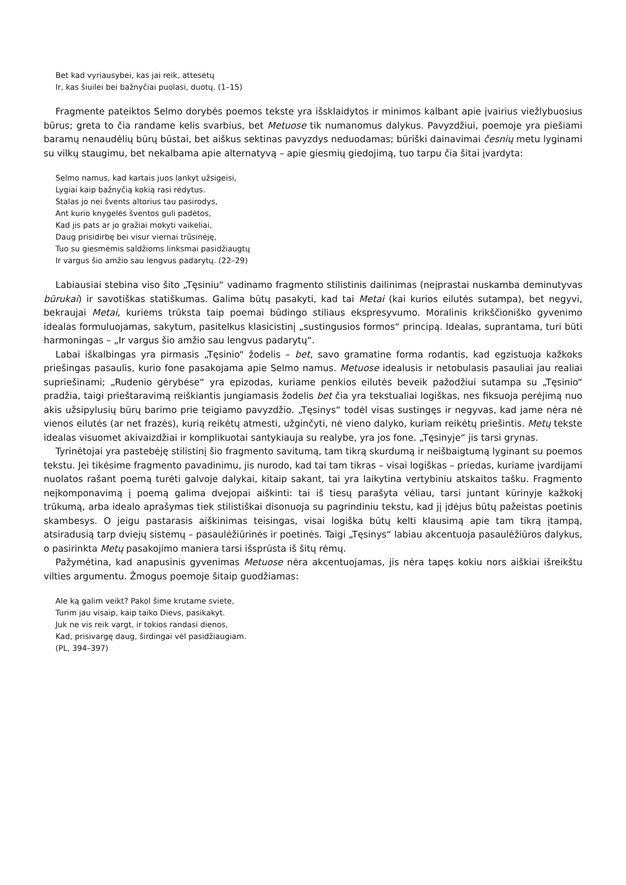Bet kad vyriausybei, kas jai reik, attesėtų
Ir, kas šiuilei bei bažnyčiai puolasi, duotų. (1–15)
Fragmente pateiktos Selmo dorybės poemos tekste yra išsklaidytos ir minimos kalbant apie įvairius viežlybuosius būrus; greta to čia randame kelis svarbius, bet Metuose tik numanomus dalykus. Pavyzdžiui, poemoje yra piešiami baramų nenaudėlių būrų būstai, bet aiškus sektinas pavyzdys neduodamas; būriški dainavimai česnių metu lyginami su vilkų staugimu, bet nekalbama apie alternatyvą – apie giesmių giedojimą, tuo tarpu čia šitai įvardyta:
Selmo namus, kad kartais juos lankyt užsigeisi,
Lygiai kaip bažnyčią kokią rasi rėdytus.
Stalas jo nei švents altorius tau pasirodys,
Ant kurio knygelės šventos guli padėtos,
Kad jis pats ar jo gražiai mokyti vaikeliai,
Daug prisidirbę bei visur viernai trūsinėję,
Tuo su giesmėmis saldžioms linksmai pasidžiaugtų
Ir vargus šio amžio sau lengvus padarytų. (22–29)
Labiausiai stebina viso šito „Tęsiniu“ vadinamo fragmento stilistinis dailinimas (neįprastai nuskamba deminutyvas būrukai) ir savotiškas statiškumas. Galima būtų pasakyti, kad tai Metai (kai kurios eilutės sutampa), bet negyvi, bekraujai Metai, kuriems trūksta taip poemai būdingo stiliaus ekspresyvumo. Moralinis krikščioniško gyvenimo idealas formuluojamas, sakytum, pasitelkus klasicistinį „sustingusios formos“ principą. Idealas, suprantama, turi būti harmoningas – „Ir vargus šio amžio sau lengvus padarytų“.
Labai iškalbingas yra pirmasis „Tęsinio“ žodelis – bet, savo gramatine forma rodantis, kad egzistuoja kažkoks priešingas pasaulis, kurio fone pasakojama apie Selmo namus. Metuose idealusis ir netobulasis pasauliai jau realiai supriešinami; „Rudenio gėrybėse“ yra epizodas, kuriame penkios eilutės beveik pažodžiui sutampa su „Tęsinio“ pradžia, taigi prieštaravimą reiškiantis jungiamasis žodelis bet čia yra tekstualiai logiškas, nes fiksuoja perėjimą nuo akis užsipylusių būrų barimo prie teigiamo pavyzdžio. „Tęsinys“ todėl visas sustingęs ir negyvas, kad jame nėra nė vienos eilutės (ar net frazės), kurią reikėtų atmesti, užginčyti, nė vieno dalyko, kuriam reikėtų priešintis. Metų tekste idealas visuomet akivaizdžiai ir komplikuotai santykiauja su realybe, yra jos fone. „Tęsinyje“ jis tarsi grynas.
Tyrinėtojai yra pastebėję stilistinį šio fragmento savitumą, tam tikrą skurdumą ir neišbaigtumą lyginant su poemos tekstu. Jei tikėsime fragmento pavadinimu, jis nurodo, kad tai tam tikras – visai logiškas – priedas, kuriame įvardijami nuolatos rašant poemą turėti galvoje dalykai, kitaip sakant, tai yra laikytina vertybiniu atskaitos tašku. Fragmento neįkomponavimą į poemą galima dvejopai aiškinti: tai iš tiesų parašyta vėliau, tarsi juntant kūrinyje kažkokį trūkumą, arba idealo aprašymas tiek stilistiškai disonuoja su pagrindiniu tekstu, kad jį įdėjus būtų pažeistas poetinis skambesys. O jeigu pastarasis aiškinimas teisingas, visai logiška būtų kelti klausimą apie tam tikrą įtampą, atsiradusią tarp dviejų sistemų – pasaulėžiūrinės ir poetinės. Taigi „Tęsinys“ labiau akcentuoja pasaulėžiūros dalykus, o pasirinkta Metų pasakojimo maniera tarsi išsprūsta iš šitų rėmų.
Pažymėtina, kad anapusinis gyvenimas Metuose nėra akcentuojamas, jis nėra tapęs kokiu nors aiškiai išreikštu vilties argumentu. Žmogus poemoje šitaip guodžiamas:
Ale ką galim veikt? Pakol šime krutame sviete,
Turim jau visaip, kaip taiko Dievs, pasikakyt.
Juk ne vis reik vargt, ir tokios randasi dienos,
Kad, prisivargę daug, širdingai vėl pasidžiaugiam.
(PL, 394–397)